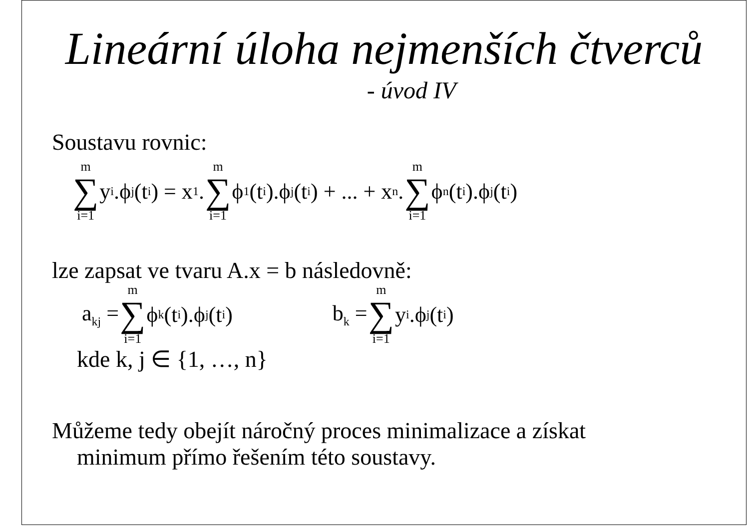Lineární úloha nejmenších čtverců
- úvod IV
Soustavu rovnic:
m ∑ i=1 y<sub>i</sub>.ϕ<sub>j</sub>(t<sub>i</sub>) = x<sub>1</sub>. m ∑ i=1 ϕ<sub>1</sub>(t<sub>i</sub>).ϕ<sub>j</sub>(t<sub>i</sub>) + ... + x<sub>n</sub>. m ∑ i=1 ϕ<sub>n</sub>(t<sub>i</sub>).ϕ<sub>j</sub>(t<sub>i</sub>)
lze zapsat ve tvaru A.x = b následovně:
a<sub>kj</sub> = m ∑ i=1 ϕ<sub>k</sub>(t<sub>i</sub>).ϕ<sub>j</sub>(t<sub>i</sub>) b<sub>k</sub> = m ∑ i=1 y<sub>i</sub>.ϕ<sub>j</sub>(t<sub>i</sub>)
kde k, j ∈ {1, …, n}
Můžeme tedy obejít náročný proces minimalizace a získat
minimum přímo řešením této soustavy.